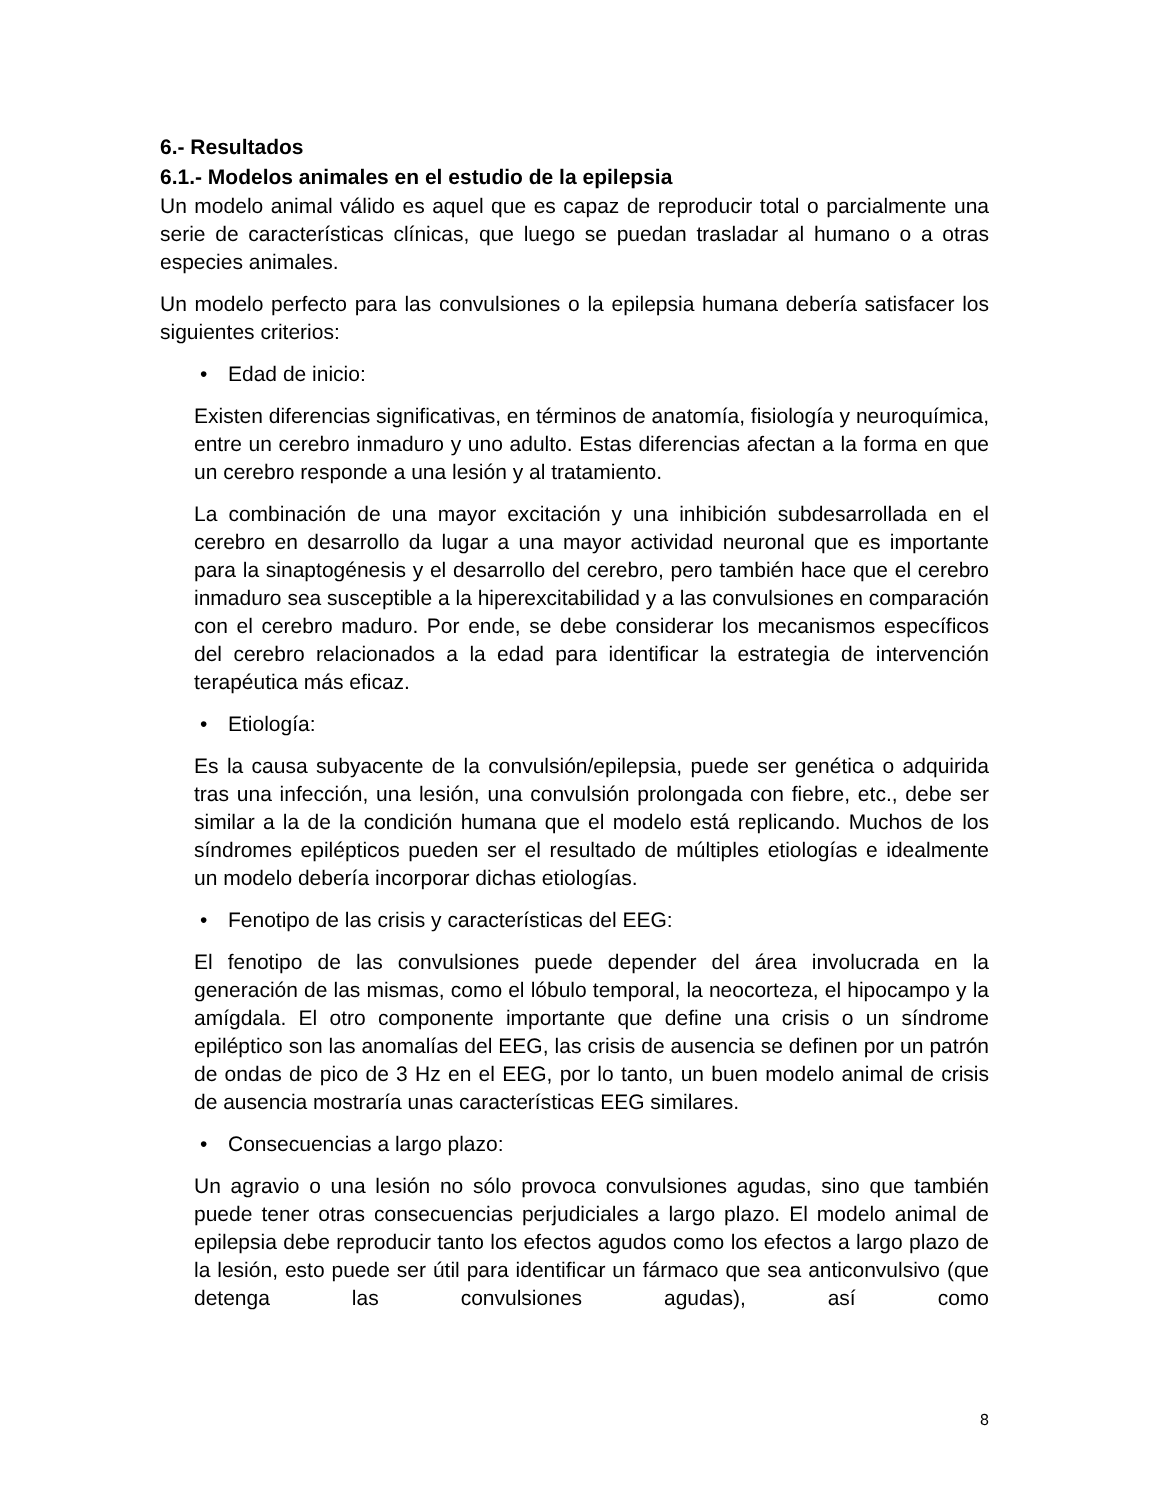6.- Resultados
6.1.- Modelos animales en el estudio de la epilepsia
Un modelo animal válido es aquel que es capaz de reproducir total o parcialmente una serie de características clínicas, que luego se puedan trasladar al humano o a otras especies animales.
Un modelo perfecto para las convulsiones o la epilepsia humana debería satisfacer los siguientes criterios:
• Edad de inicio:
Existen diferencias significativas, en términos de anatomía, fisiología y neuroquímica, entre un cerebro inmaduro y uno adulto. Estas diferencias afectan a la forma en que un cerebro responde a una lesión y al tratamiento.
La combinación de una mayor excitación y una inhibición subdesarrollada en el cerebro en desarrollo da lugar a una mayor actividad neuronal que es importante para la sinaptogénesis y el desarrollo del cerebro, pero también hace que el cerebro inmaduro sea susceptible a la hiperexcitabilidad y a las convulsiones en comparación con el cerebro maduro. Por ende, se debe considerar los mecanismos específicos del cerebro relacionados a la edad para identificar la estrategia de intervención terapéutica más eficaz.
• Etiología:
Es la causa subyacente de la convulsión/epilepsia, puede ser genética o adquirida tras una infección, una lesión, una convulsión prolongada con fiebre, etc., debe ser similar a la de la condición humana que el modelo está replicando. Muchos de los síndromes epilépticos pueden ser el resultado de múltiples etiologías e idealmente un modelo debería incorporar dichas etiologías.
• Fenotipo de las crisis y características del EEG:
El fenotipo de las convulsiones puede depender del área involucrada en la generación de las mismas, como el lóbulo temporal, la neocorteza, el hipocampo y la amígdala. El otro componente importante que define una crisis o un síndrome epiléptico son las anomalías del EEG, las crisis de ausencia se definen por un patrón de ondas de pico de 3 Hz en el EEG, por lo tanto, un buen modelo animal de crisis de ausencia mostraría unas características EEG similares.
• Consecuencias a largo plazo:
Un agravio o una lesión no sólo provoca convulsiones agudas, sino que también puede tener otras consecuencias perjudiciales a largo plazo. El modelo animal de epilepsia debe reproducir tanto los efectos agudos como los efectos a largo plazo de la lesión, esto puede ser útil para identificar un fármaco que sea anticonvulsivo (que detenga las convulsiones agudas), así como
8